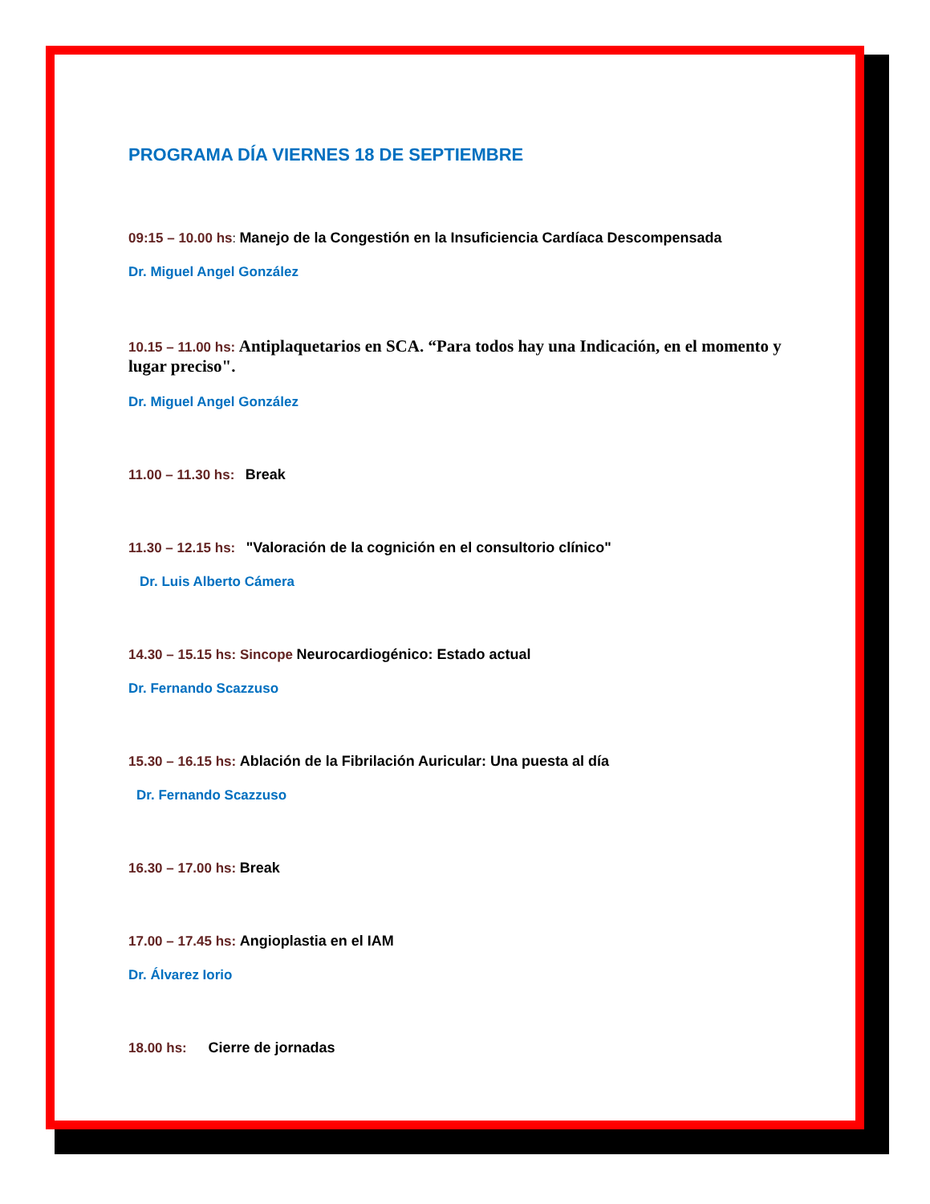PROGRAMA DÍA VIERNES 18 DE SEPTIEMBRE
09:15 – 10.00 hs: Manejo de la Congestión en la Insuficiencia Cardíaca Descompensada
Dr. Miguel Angel González
10.15 – 11.00 hs: Antiplaquetarios en SCA. “Para todos hay una Indicación, en el momento y lugar preciso".
Dr. Miguel Angel González
11.00 – 11.30 hs: Break
11.30 – 12.15 hs: "Valoración de la cognición en el consultorio clínico"
Dr. Luis Alberto Cámera
14.30 – 15.15 hs: Sincope Neurocardiogénico: Estado actual
Dr. Fernando Scazzuso
15.30 – 16.15 hs: Ablación de la Fibrilación Auricular: Una puesta al día
Dr. Fernando Scazzuso
16.30 – 17.00 hs: Break
17.00 – 17.45 hs: Angioplastia en el IAM
Dr. Álvarez Iorio
18.00 hs: Cierre de jornadas